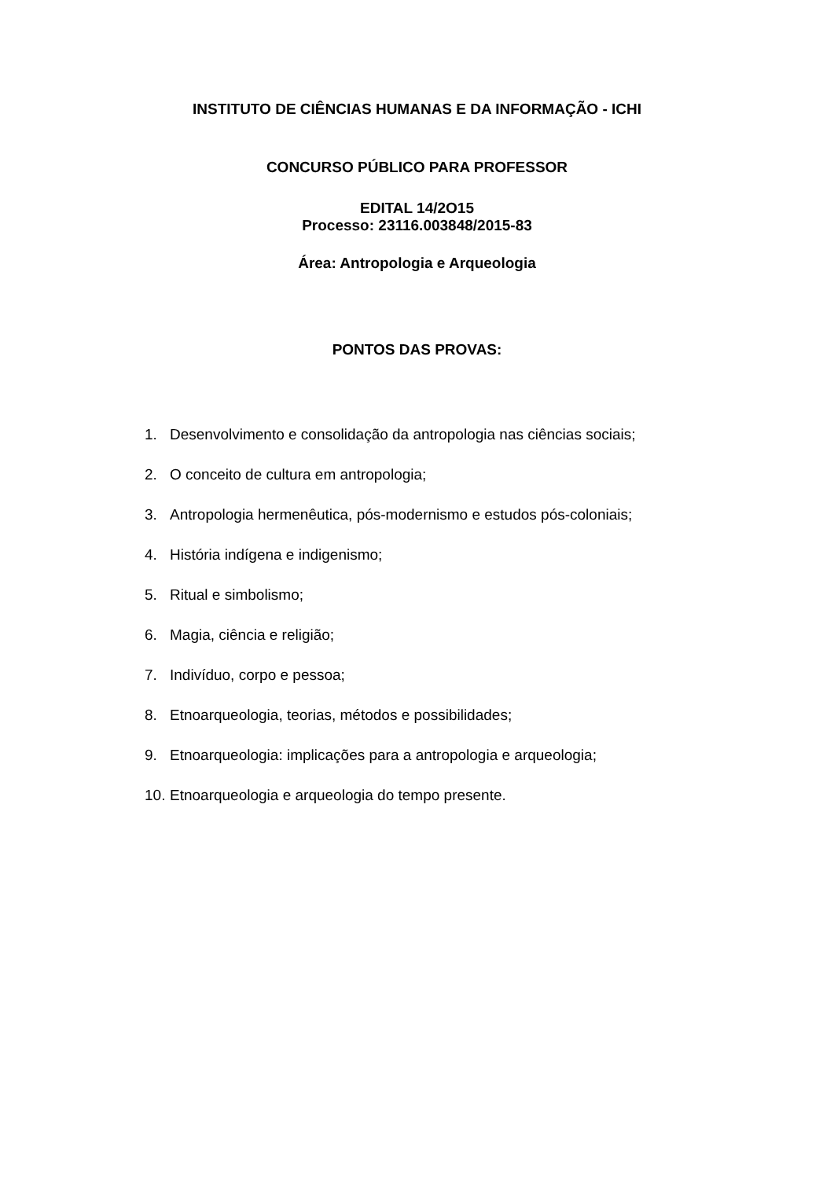INSTITUTO DE CIÊNCIAS HUMANAS E DA INFORMAÇÃO - ICHI
CONCURSO PÚBLICO PARA PROFESSOR
EDITAL 14/2O15
Processo: 23116.003848/2015-83
Área: Antropologia e Arqueologia
PONTOS DAS PROVAS:
1. Desenvolvimento e consolidação da antropologia nas ciências sociais;
2. O conceito de cultura em antropologia;
3. Antropologia hermenêutica, pós-modernismo e estudos pós-coloniais;
4. História indígena e indigenismo;
5. Ritual e simbolismo;
6. Magia, ciência e religião;
7. Indivíduo, corpo e pessoa;
8. Etnoarqueologia, teorias, métodos e possibilidades;
9. Etnoarqueologia: implicações para a antropologia e arqueologia;
10. Etnoarqueologia e arqueologia do tempo presente.